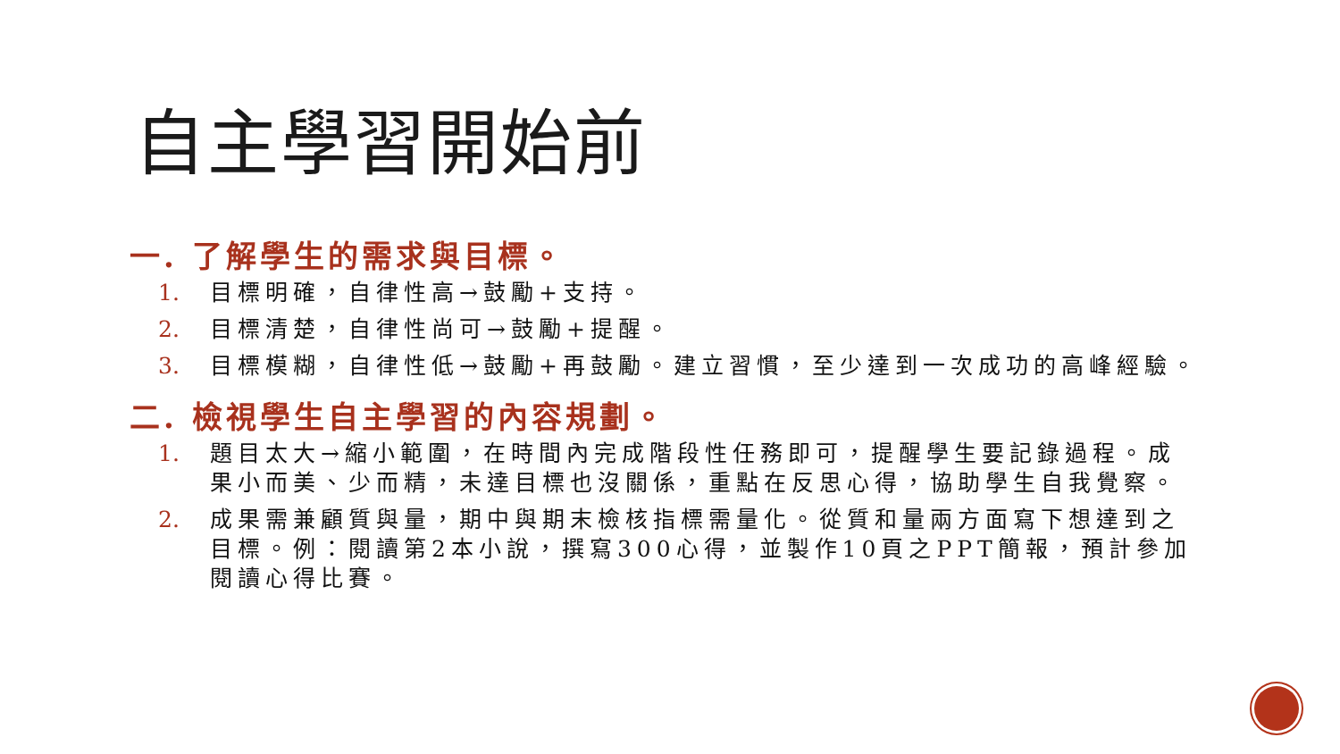自主學習開始前
一. 了解學生的需求與目標。
1. 目標明確，自律性高→鼓勵+支持。
2. 目標清楚，自律性尚可→鼓勵+提醒。
3. 目標模糊，自律性低→鼓勵+再鼓勵。建立習慣，至少達到一次成功的高峰經驗。
二. 檢視學生自主學習的內容規劃。
1. 題目太大→縮小範圍，在時間內完成階段性任務即可，提醒學生要記錄過程。成果小而美、少而精，未達目標也沒關係，重點在反思心得，協助學生自我覺察。
2. 成果需兼顧質與量，期中與期末檢核指標需量化。從質和量兩方面寫下想達到之目標。例：閱讀第2本小說，撰寫300心得，並製作10頁之PPT簡報，預計參加閱讀心得比賽。